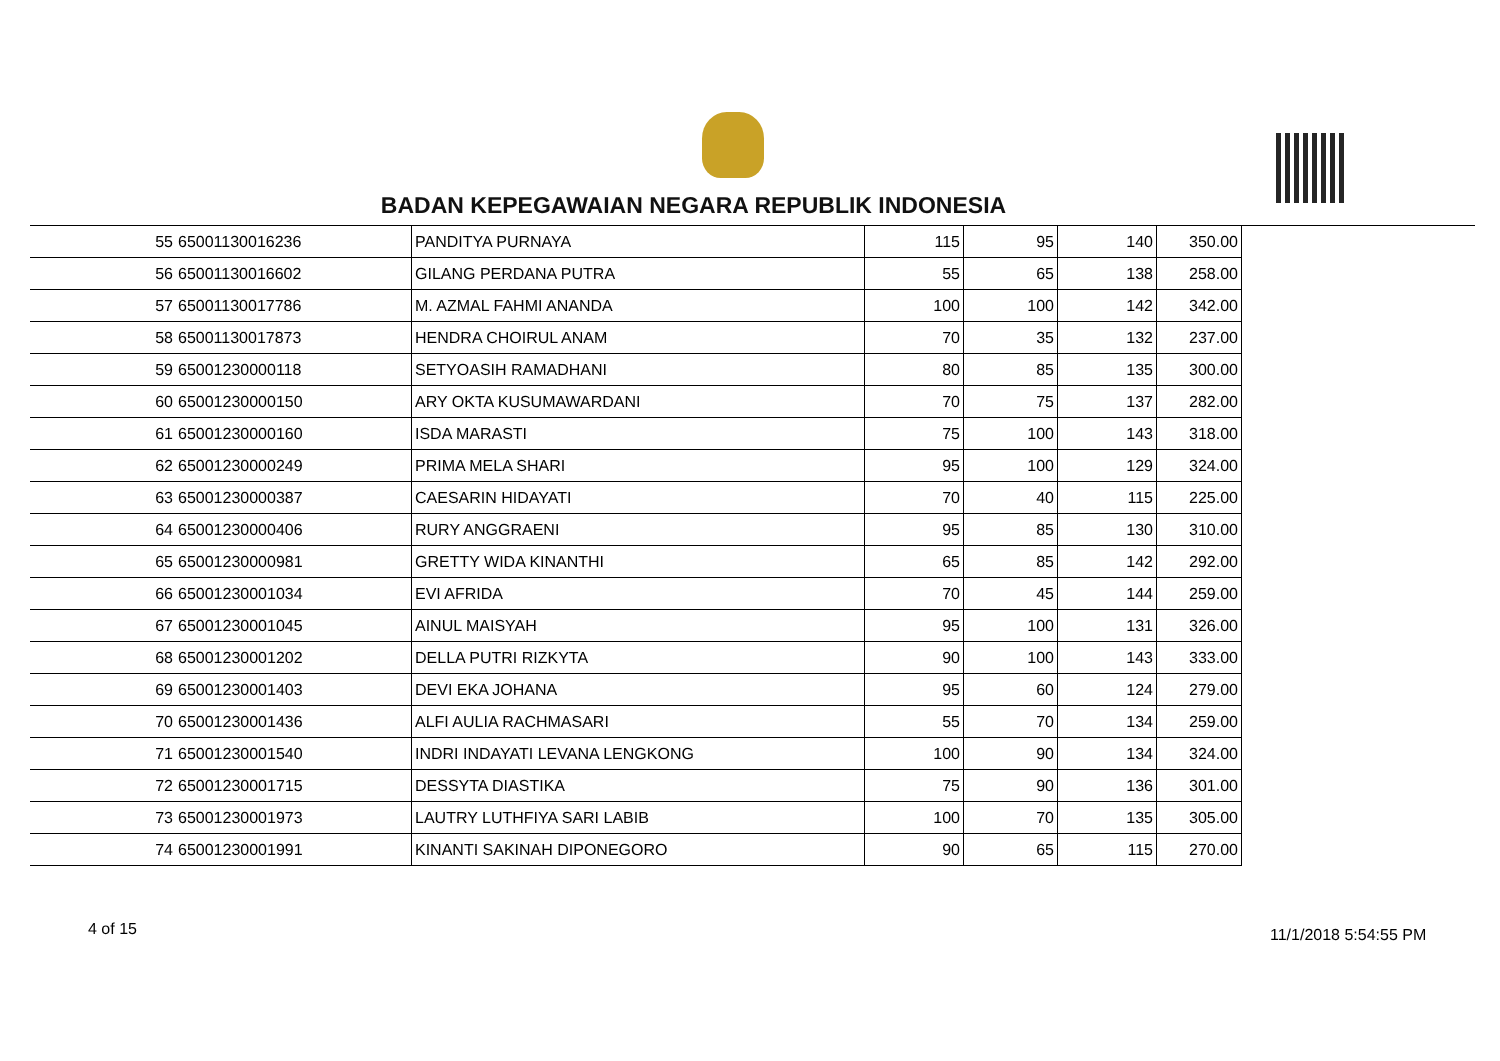BADAN KEPEGAWAIAN NEGARA REPUBLIK INDONESIA
| 55 | 65001130016236 | PANDITYA PURNAYA | 115 | 95 | 140 | 350.00 |
| 56 | 65001130016602 | GILANG PERDANA PUTRA | 55 | 65 | 138 | 258.00 |
| 57 | 65001130017786 | M. AZMAL FAHMI ANANDA | 100 | 100 | 142 | 342.00 |
| 58 | 65001130017873 | HENDRA CHOIRUL ANAM | 70 | 35 | 132 | 237.00 |
| 59 | 65001230000118 | SETYOASIH RAMADHANI | 80 | 85 | 135 | 300.00 |
| 60 | 65001230000150 | ARY OKTA KUSUMAWARDANI | 70 | 75 | 137 | 282.00 |
| 61 | 65001230000160 | ISDA MARASTI | 75 | 100 | 143 | 318.00 |
| 62 | 65001230000249 | PRIMA MELA SHARI | 95 | 100 | 129 | 324.00 |
| 63 | 65001230000387 | CAESARIN HIDAYATI | 70 | 40 | 115 | 225.00 |
| 64 | 65001230000406 | RURY ANGGRAENI | 95 | 85 | 130 | 310.00 |
| 65 | 65001230000981 | GRETTY WIDA KINANTHI | 65 | 85 | 142 | 292.00 |
| 66 | 65001230001034 | EVI AFRIDA | 70 | 45 | 144 | 259.00 |
| 67 | 65001230001045 | AINUL MAISYAH | 95 | 100 | 131 | 326.00 |
| 68 | 65001230001202 | DELLA PUTRI RIZKYTA | 90 | 100 | 143 | 333.00 |
| 69 | 65001230001403 | DEVI EKA JOHANA | 95 | 60 | 124 | 279.00 |
| 70 | 65001230001436 | ALFI AULIA RACHMASARI | 55 | 70 | 134 | 259.00 |
| 71 | 65001230001540 | INDRI INDAYATI LEVANA LENGKONG | 100 | 90 | 134 | 324.00 |
| 72 | 65001230001715 | DESSYTA DIASTIKA | 75 | 90 | 136 | 301.00 |
| 73 | 65001230001973 | LAUTRY LUTHFIYA SARI LABIB | 100 | 70 | 135 | 305.00 |
| 74 | 65001230001991 | KINANTI SAKINAH DIPONEGORO | 90 | 65 | 115 | 270.00 |
4 of 15 11/1/2018 5:54:55 PM